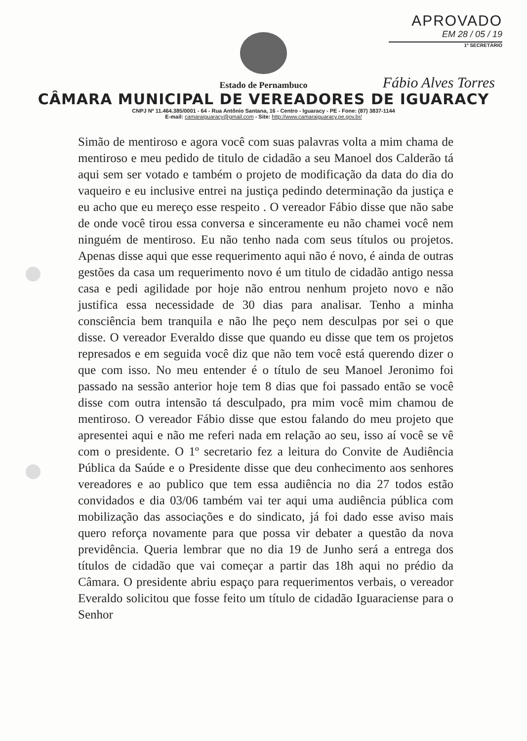APROVADO
EM 28 / 05 / 19
1º SECRETÁRIO
Fábio Alves Torres
Estado de Pernambuco
CÂMARA MUNICIPAL DE VEREADORES DE IGUARACY
CNPJ Nº 11.464.385/0001 - 64 - Rua Antônio Santana, 16 - Centro - Iguaracy - PE - Fone: (87) 3837-1144
E-mail: camaraiguaracy@gmail.com - Site: http://www.camaraiguaracy.pe.gov.br/
Simão de mentiroso e agora você com suas palavras volta a mim chama de mentiroso e meu pedido de titulo de cidadão a seu Manoel dos Calderão tá aqui sem ser votado e também o projeto de modificação da data do dia do vaqueiro e eu inclusive entrei na justiça pedindo determinação da justiça e eu acho que eu mereço esse respeito . O vereador Fábio disse que não sabe de onde você tirou essa conversa e sinceramente eu não chamei você nem ninguém de mentiroso. Eu não tenho nada com seus títulos ou projetos. Apenas disse aqui que esse requerimento aqui não é novo, é ainda de outras gestões da casa um requerimento novo é um titulo de cidadão antigo nessa casa e pedi agilidade por hoje não entrou nenhum projeto novo e não justifica essa necessidade de 30 dias para analisar. Tenho a minha consciência bem tranquila e não lhe peço nem desculpas por sei o que disse. O vereador Everaldo disse que quando eu disse que tem os projetos represados e em seguida você diz que não tem você está querendo dizer o que com isso. No meu entender é o título de seu Manoel Jeronimo foi passado na sessão anterior hoje tem 8 dias que foi passado então se você disse com outra intensão tá desculpado, pra mim você mim chamou de mentiroso. O vereador Fábio disse que estou falando do meu projeto que apresentei aqui e não me referi nada em relação ao seu, isso aí você se vê com o presidente. O 1º secretario fez a leitura do Convite de Audiência Pública da Saúde e o Presidente disse que deu conhecimento aos senhores vereadores e ao publico que tem essa audiência no dia 27 todos estão convidados e dia 03/06 também vai ter aqui uma audiência pública com mobilização das associações e do sindicato, já foi dado esse aviso mais quero reforça novamente para que possa vir debater a questão da nova previdência. Queria lembrar que no dia 19 de Junho será a entrega dos títulos de cidadão que vai começar a partir das 18h aqui no prédio da Câmara. O presidente abriu espaço para requerimentos verbais, o vereador Everaldo solicitou que fosse feito um título de cidadão Iguaraciense para o Senhor